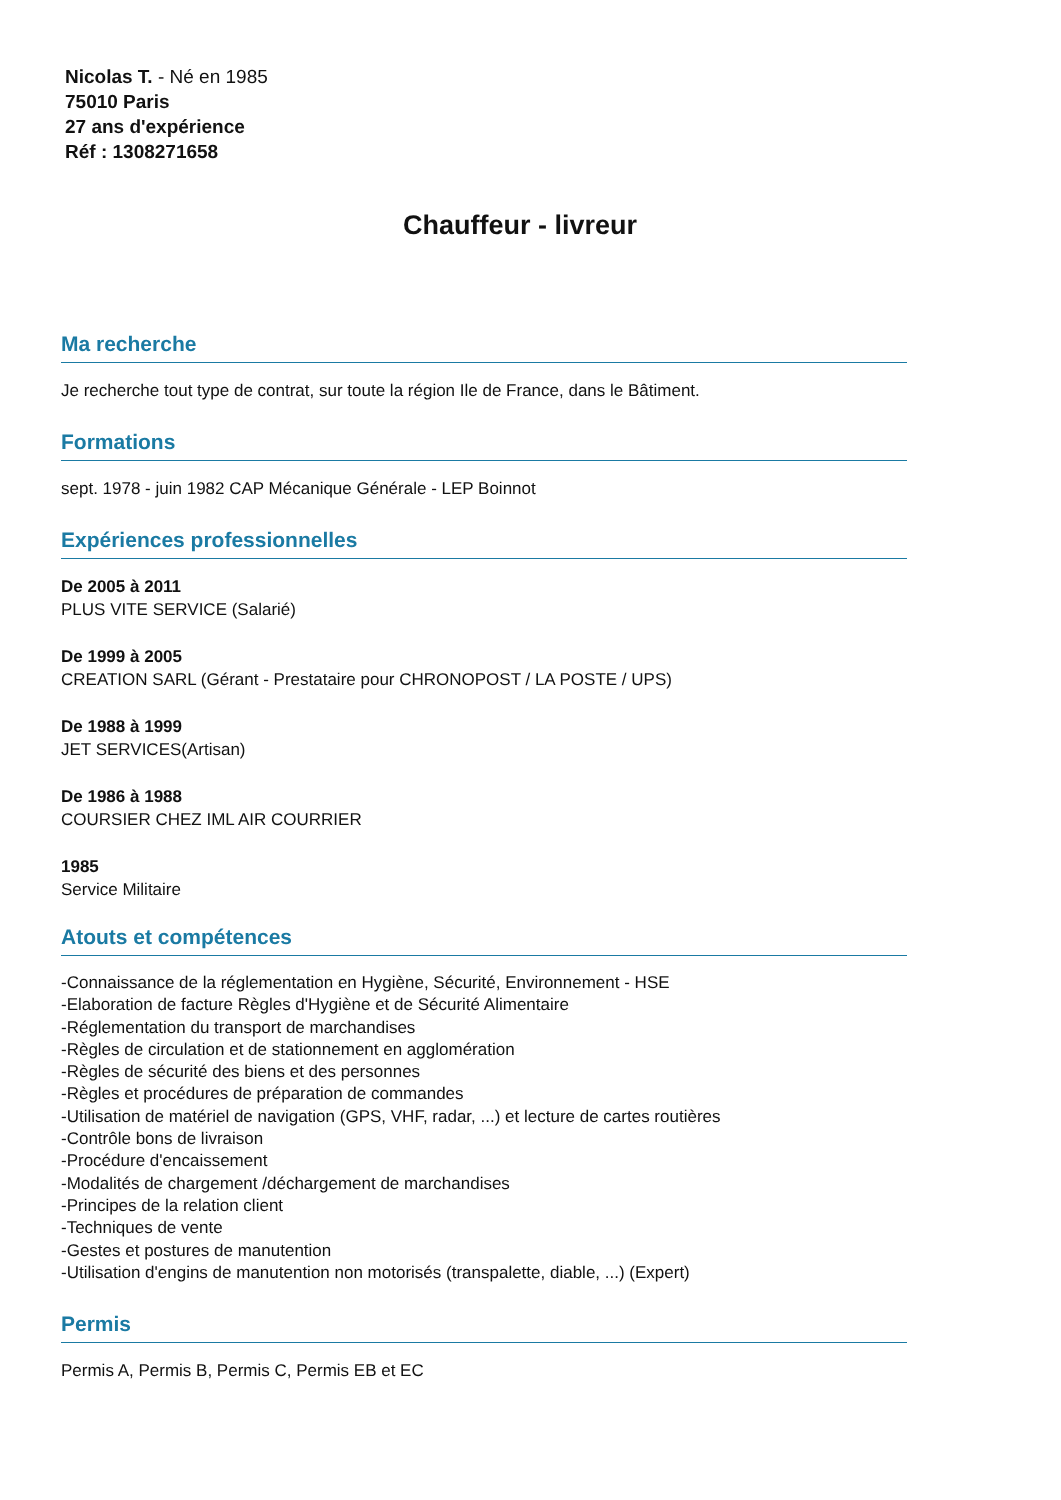Nicolas T. - Né en 1985
75010 Paris
27 ans d'expérience
Réf : 1308271658
Chauffeur - livreur
Ma recherche
Je recherche tout type de contrat, sur toute la région Ile de France, dans le Bâtiment.
Formations
sept. 1978 - juin 1982 CAP Mécanique Générale - LEP Boinnot
Expériences professionnelles
De 2005 à 2011
PLUS VITE SERVICE (Salarié)
De 1999 à 2005
CREATION SARL (Gérant - Prestataire pour CHRONOPOST / LA POSTE / UPS)
De 1988 à 1999
JET SERVICES(Artisan)
De 1986 à 1988
COURSIER CHEZ IML AIR COURRIER
1985
Service Militaire
Atouts et compétences
-Connaissance de la réglementation en Hygiène, Sécurité, Environnement - HSE
-Elaboration de facture Règles d'Hygiène et de Sécurité Alimentaire
-Réglementation du transport de marchandises
-Règles de circulation et de stationnement en agglomération
-Règles de sécurité des biens et des personnes
-Règles et procédures de préparation de commandes
-Utilisation de matériel de navigation (GPS, VHF, radar, ...) et lecture de cartes routières
-Contrôle bons de livraison
-Procédure d'encaissement
-Modalités de chargement /déchargement de marchandises
-Principes de la relation client
-Techniques de vente
-Gestes et postures de manutention
-Utilisation d'engins de manutention non motorisés (transpalette, diable, ...) (Expert)
Permis
Permis A, Permis B, Permis C, Permis EB et EC